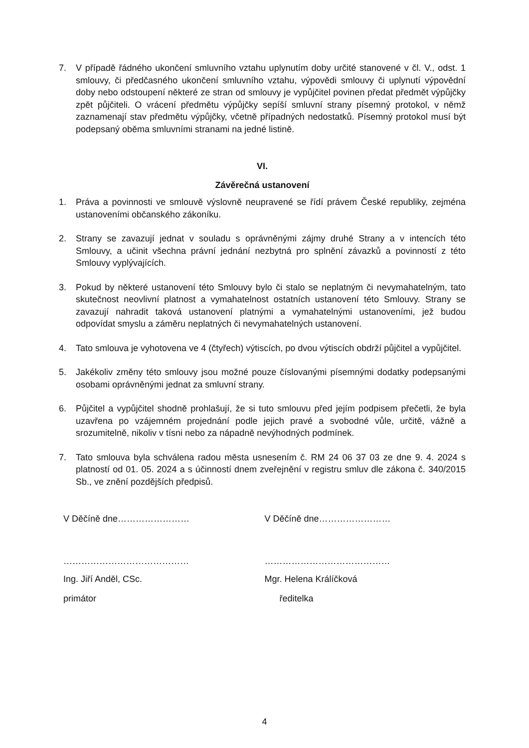7. V případě řádného ukončení smluvního vztahu uplynutím doby určité stanovené v čl. V., odst. 1 smlouvy, či předčasného ukončení smluvního vztahu, výpovědi smlouvy či uplynutí výpovědní doby nebo odstoupení některé ze stran od smlouvy je vypůjčitel povinen předat předmět výpůjčky zpět půjčiteli. O vrácení předmětu výpůjčky sepíší smluvní strany písemný protokol, v němž zaznamenají stav předmětu výpůjčky, včetně případných nedostatků. Písemný protokol musí být podepsaný oběma smluvními stranami na jedné listině.
VI.
Závěrečná ustanovení
1. Práva a povinnosti ve smlouvě výslovně neupravené se řídí právem České republiky, zejména ustanoveními občanského zákoníku.
2. Strany se zavazují jednat v souladu s oprávněnými zájmy druhé Strany a v intencích této Smlouvy, a učinit všechna právní jednání nezbytná pro splnění závazků a povinností z této Smlouvy vyplývajících.
3. Pokud by některé ustanovení této Smlouvy bylo či stalo se neplatným či nevymahatelným, tato skutečnost neovlivní platnost a vymahatelnost ostatních ustanovení této Smlouvy. Strany se zavazují nahradit taková ustanovení platnými a vymahatelnými ustanoveními, jež budou odpovídat smyslu a záměru neplatných či nevymahatelných ustanovení.
4. Tato smlouva je vyhotovena ve 4 (čtyřech) výtiscích, po dvou výtiscích obdrží půjčitel a vypůjčitel.
5. Jakékoliv změny této smlouvy jsou možné pouze číslovanými písemnými dodatky podepsanými osobami oprávněnými jednat za smluvní strany.
6. Půjčitel a vypůjčitel shodně prohlašují, že si tuto smlouvu před jejím podpisem přečetli, že byla uzavřena po vzájemném projednání podle jejich pravé a svobodné vůle, určitě, vážně a srozumitelně, nikoliv v tísni nebo za nápadně nevýhodných podmínek.
7. Tato smlouva byla schválena radou města usnesením č. RM 24 06 37 03 ze dne 9. 4. 2024 s platností od 01. 05. 2024 a s účinností dnem zveřejnění v registru smluv dle zákona č. 340/2015 Sb., ve znění pozdějších předpisů.
V Děčíně dne…………………… V Děčíně dne……………………
…………………………………… ……………………………………
Ing. Jiří Anděl, CSc. Mgr. Helena Králíčková
primátor ředitelka
4